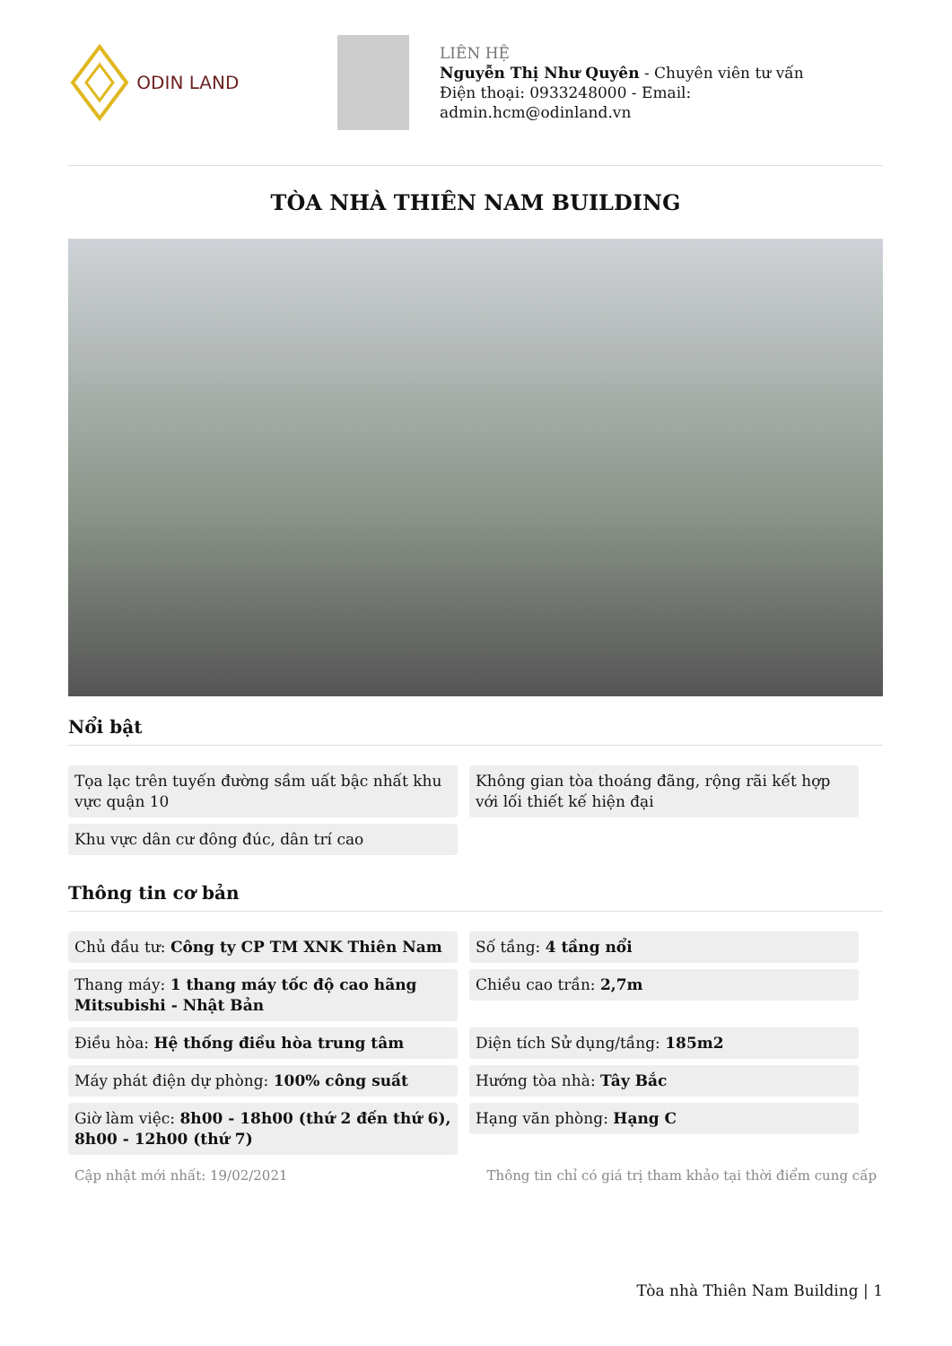ODIN LAND
LIÊN HỆ
Nguyễn Thị Như Quyên - Chuyên viên tư vấn
Điện thoại: 0933248000 - Email:
admin.hcm@odinland.vn
TÒA NHÀ THIÊN NAM BUILDING
Nổi bật
Tọa lạc trên tuyến đường sầm uất bậc nhất khu vực quận 10
Không gian tòa thoáng đãng, rộng rãi kết hợp với lối thiết kế hiện đại
Khu vực dân cư đông đúc, dân trí cao
Thông tin cơ bản
Chủ đầu tư: Công ty CP TM XNK Thiên Nam
Số tầng: 4 tầng nổi
Thang máy: 1 thang máy tốc độ cao hãng Mitsubishi - Nhật Bản
Chiều cao trần: 2,7m
Điều hòa: Hệ thống điều hòa trung tâm
Diện tích Sử dụng/tầng: 185m2
Máy phát điện dự phòng: 100% công suất
Hướng tòa nhà: Tây Bắc
Giờ làm việc: 8h00 - 18h00 (thứ 2 đến thứ 6), 8h00 - 12h00 (thứ 7)
Hạng văn phòng: Hạng C
Cập nhật mới nhất: 19/02/2021 Thông tin chỉ có giá trị tham khảo tại thời điểm cung cấp
Tòa nhà Thiên Nam Building | 1